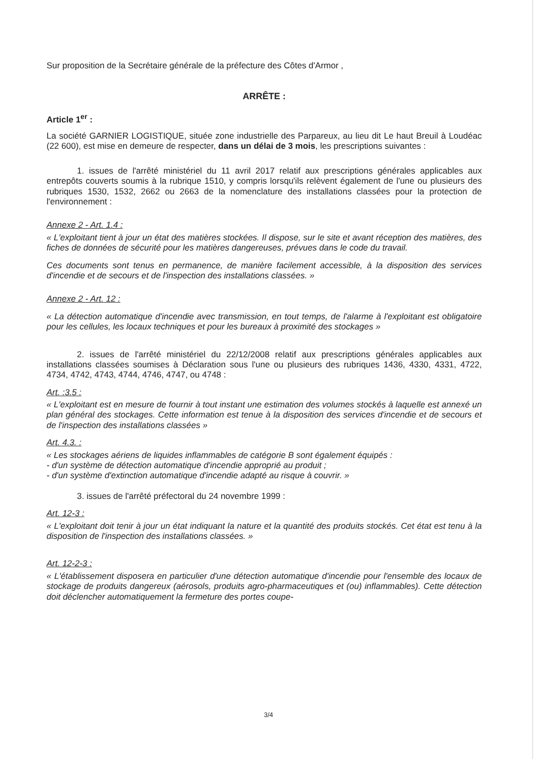Sur proposition de la Secrétaire générale de la préfecture des Côtes d'Armor ,
ARRÊTE :
Article 1<sup>er</sup> :
La société GARNIER LOGISTIQUE, située zone industrielle des Parpareux, au lieu dit Le haut Breuil à Loudéac (22 600), est mise en demeure de respecter, dans un délai de 3 mois, les prescriptions suivantes :
1. issues de l'arrêté ministériel du 11 avril 2017 relatif aux prescriptions générales applicables aux entrepôts couverts soumis à la rubrique 1510, y compris lorsqu'ils relèvent également de l'une ou plusieurs des rubriques 1530, 1532, 2662 ou 2663 de la nomenclature des installations classées pour la protection de l'environnement :
Annexe 2 - Art. 1.4 :
« L'exploitant tient à jour un état des matières stockées. Il dispose, sur le site et avant réception des matières, des fiches de données de sécurité pour les matières dangereuses, prévues dans le code du travail.
Ces documents sont tenus en permanence, de manière facilement accessible, à la disposition des services d'incendie et de secours et de l'inspection des installations classées. »
Annexe 2 - Art. 12 :
« La détection automatique d'incendie avec transmission, en tout temps, de l'alarme à l'exploitant est obligatoire pour les cellules, les locaux techniques et pour les bureaux à proximité des stockages »
2. issues de l'arrêté ministériel du 22/12/2008 relatif aux prescriptions générales applicables aux installations classées soumises à Déclaration sous l'une ou plusieurs des rubriques 1436, 4330, 4331, 4722, 4734, 4742, 4743, 4744, 4746, 4747, ou 4748 :
Art. :3.5 :
« L'exploitant est en mesure de fournir à tout instant une estimation des volumes stockés à laquelle est annexé un plan général des stockages. Cette information est tenue à la disposition des services d'incendie et de secours et de l'inspection des installations classées »
Art. 4.3. :
« Les stockages aériens de liquides inflammables de catégorie B sont également équipés :
- d'un système de détection automatique d'incendie approprié au produit ;
- d'un système d'extinction automatique d'incendie adapté au risque à couvrir. »
3. issues de l'arrêté préfectoral du 24 novembre 1999 :
Art. 12-3 :
« L'exploitant doit tenir à jour un état indiquant la nature et la quantité des produits stockés. Cet état est tenu à la disposition de l'inspection des installations classées. »
Art. 12-2-3 :
« L'établissement disposera en particulier d'une détection automatique d'incendie pour l'ensemble des locaux de stockage de produits dangereux (aérosols, produits agro-pharmaceutiques et (ou) inflammables). Cette détection doit déclencher automatiquement la fermeture des portes coupe-
3/4